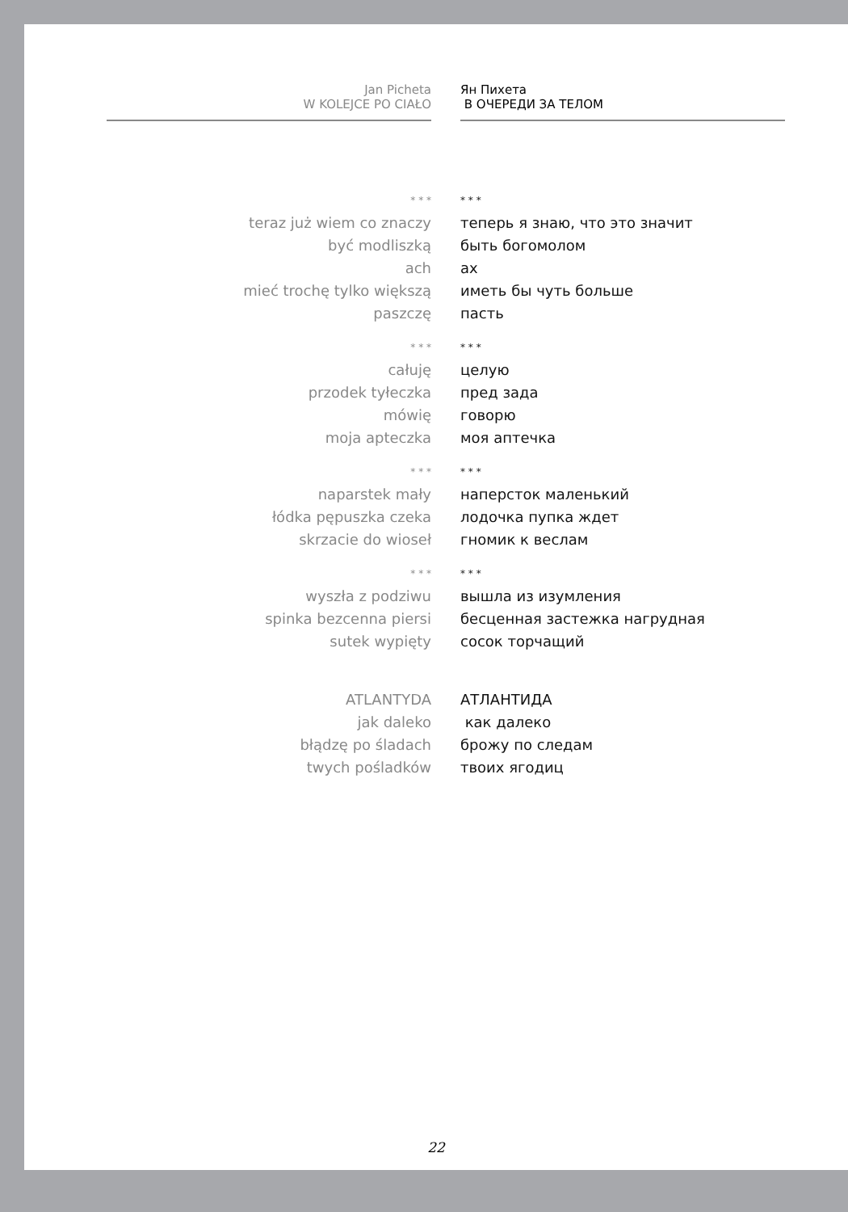Jan Picheta
W KOLEJCE PO CIAŁO
Ян Пихета
В ОЧЕРЕДИ ЗА ТЕЛОМ
* * * * * *
teraz już wiem co znaczy теперь я знаю, что это значит
być modliszką быть богомолом
ach ах
mieć trochę tylko większą иметь бы чуть больше
paszczę пасть
* * * * * *
całuję целую
przodek tyłeczka пред зада
mówię говорю
moja apteczka моя аптечка
* * * * * *
naparstek mały наперсток маленький
łódka pępuszka czeka лодочка пупка ждет
skrzacie do wioseł гномик к веслам
* * * * * *
wyszła z podziwu вышла из изумления
spinka bezcenna piersi бесценная застежка нагрудная
sutek wypięty сосок торчащий
ATLANTYDA АТЛАНТИДА
jak daleko как далеко
błądzę po śladach брожу по следам
twych pośladków твоих ягодиц
22